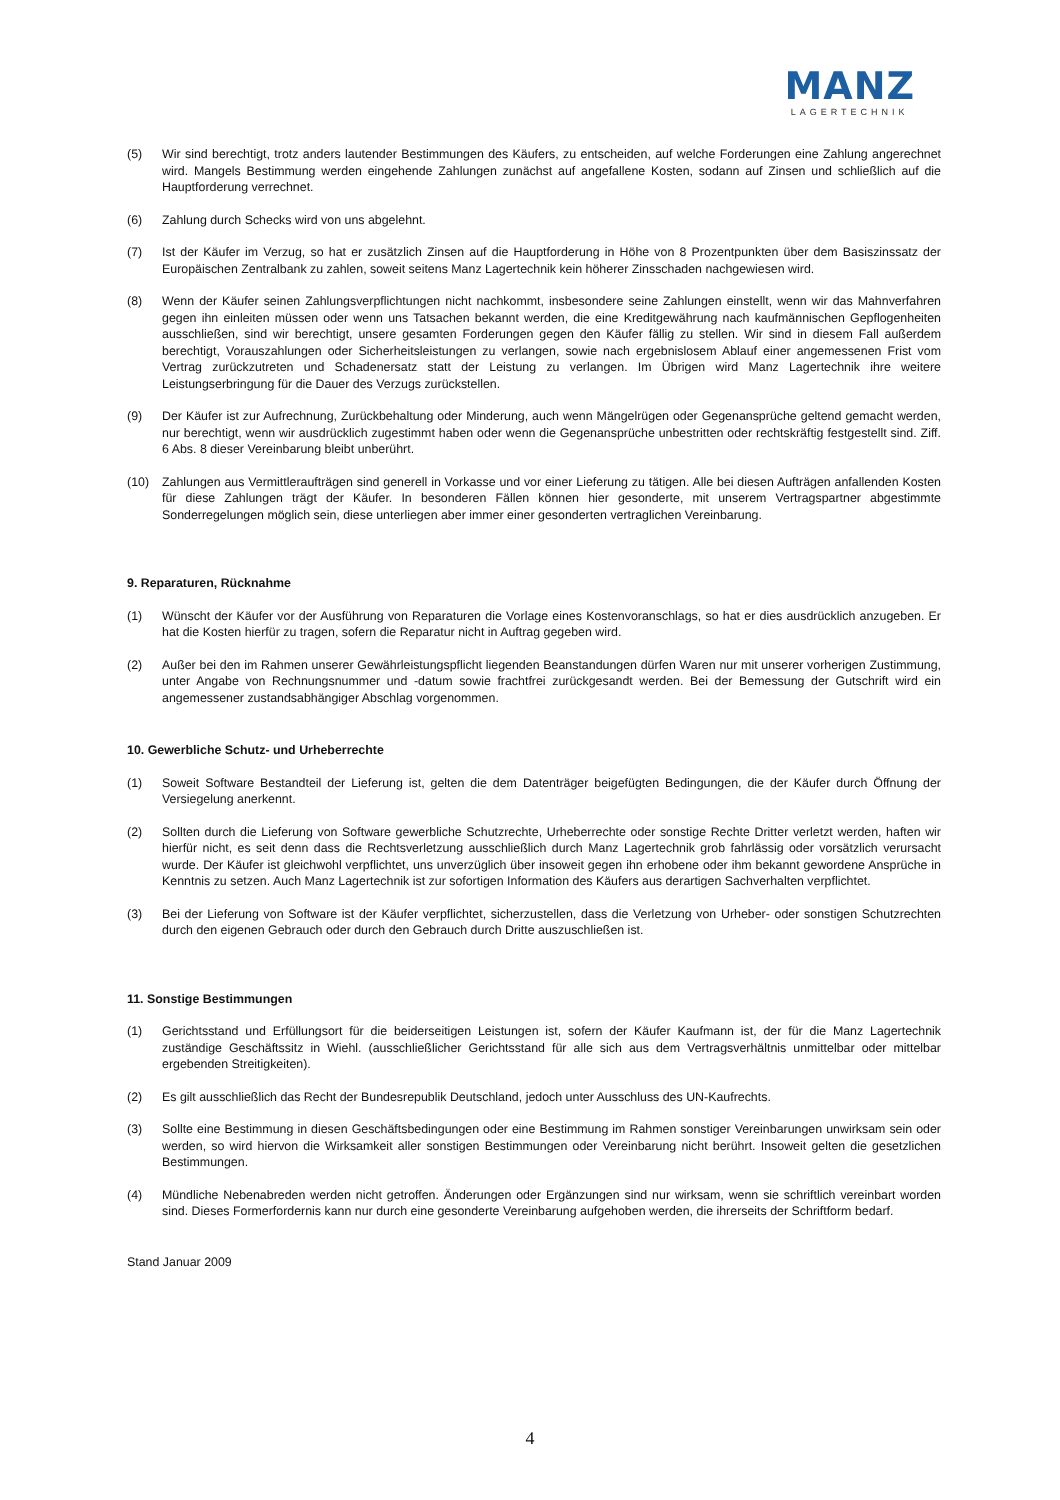MANZ
LAGERTECHNIK
(5) Wir sind berechtigt, trotz anders lautender Bestimmungen des Käufers, zu entscheiden, auf welche Forderungen eine Zahlung angerechnet wird. Mangels Bestimmung werden eingehende Zahlungen zunächst auf angefallene Kosten, sodann auf Zinsen und schließlich auf die Hauptforderung verrechnet.
(6) Zahlung durch Schecks wird von uns abgelehnt.
(7) Ist der Käufer im Verzug, so hat er zusätzlich Zinsen auf die Hauptforderung in Höhe von 8 Prozentpunkten über dem Basiszinssatz der Europäischen Zentralbank zu zahlen, soweit seitens Manz Lagertechnik kein höherer Zinsschaden nachgewiesen wird.
(8) Wenn der Käufer seinen Zahlungsverpflichtungen nicht nachkommt, insbesondere seine Zahlungen einstellt, wenn wir das Mahnverfahren gegen ihn einleiten müssen oder wenn uns Tatsachen bekannt werden, die eine Kreditgewährung nach kaufmännischen Gepflogenheiten ausschließen, sind wir berechtigt, unsere gesamten Forderungen gegen den Käufer fällig zu stellen. Wir sind in diesem Fall außerdem berechtigt, Vorauszahlungen oder Sicherheitsleistungen zu verlangen, sowie nach ergebnislosem Ablauf einer angemessenen Frist vom Vertrag zurückzutreten und Schadenersatz statt der Leistung zu verlangen. Im Übrigen wird Manz Lagertechnik ihre weitere Leistungserbringung für die Dauer des Verzugs zurückstellen.
(9) Der Käufer ist zur Aufrechnung, Zurückbehaltung oder Minderung, auch wenn Mängelrügen oder Gegenansprüche geltend gemacht werden, nur berechtigt, wenn wir ausdrücklich zugestimmt haben oder wenn die Gegenansprüche unbestritten oder rechtskräftig festgestellt sind. Ziff. 6 Abs. 8 dieser Vereinbarung bleibt unberührt.
(10) Zahlungen aus Vermittleraufträgen sind generell in Vorkasse und vor einer Lieferung zu tätigen. Alle bei diesen Aufträgen anfallenden Kosten für diese Zahlungen trägt der Käufer. In besonderen Fällen können hier gesonderte, mit unserem Vertragspartner abgestimmte Sonderregelungen möglich sein, diese unterliegen aber immer einer gesonderten vertraglichen Vereinbarung.
9. Reparaturen, Rücknahme
(1) Wünscht der Käufer vor der Ausführung von Reparaturen die Vorlage eines Kostenvoranschlags, so hat er dies ausdrücklich anzugeben. Er hat die Kosten hierfür zu tragen, sofern die Reparatur nicht in Auftrag gegeben wird.
(2) Außer bei den im Rahmen unserer Gewährleistungspflicht liegenden Beanstandungen dürfen Waren nur mit unserer vorherigen Zustimmung, unter Angabe von Rechnungsnummer und -datum sowie frachtfrei zurückgesandt werden. Bei der Bemessung der Gutschrift wird ein angemessener zustandsabhängiger Abschlag vorgenommen.
10. Gewerbliche Schutz- und Urheberrechte
(1) Soweit Software Bestandteil der Lieferung ist, gelten die dem Datenträger beigefügten Bedingungen, die der Käufer durch Öffnung der Versiegelung anerkennt.
(2) Sollten durch die Lieferung von Software gewerbliche Schutzrechte, Urheberrechte oder sonstige Rechte Dritter verletzt werden, haften wir hierfür nicht, es seit denn dass die Rechtsverletzung ausschließlich durch Manz Lagertechnik grob fahrlässig oder vorsätzlich verursacht wurde. Der Käufer ist gleichwohl verpflichtet, uns unverzüglich über insoweit gegen ihn erhobene oder ihm bekannt gewordene Ansprüche in Kenntnis zu setzen. Auch Manz Lagertechnik ist zur sofortigen Information des Käufers aus derartigen Sachverhalten verpflichtet.
(3) Bei der Lieferung von Software ist der Käufer verpflichtet, sicherzustellen, dass die Verletzung von Urheber- oder sonstigen Schutzrechten durch den eigenen Gebrauch oder durch den Gebrauch durch Dritte auszuschließen ist.
11. Sonstige Bestimmungen
(1) Gerichtsstand und Erfüllungsort für die beiderseitigen Leistungen ist, sofern der Käufer Kaufmann ist, der für die Manz Lagertechnik zuständige Geschäftssitz in Wiehl. (ausschließlicher Gerichtsstand für alle sich aus dem Vertragsverhältnis unmittelbar oder mittelbar ergebenden Streitigkeiten).
(2) Es gilt ausschließlich das Recht der Bundesrepublik Deutschland, jedoch unter Ausschluss des UN-Kaufrechts.
(3) Sollte eine Bestimmung in diesen Geschäftsbedingungen oder eine Bestimmung im Rahmen sonstiger Vereinbarungen unwirksam sein oder werden, so wird hiervon die Wirksamkeit aller sonstigen Bestimmungen oder Vereinbarung nicht berührt. Insoweit gelten die gesetzlichen Bestimmungen.
(4) Mündliche Nebenabreden werden nicht getroffen. Änderungen oder Ergänzungen sind nur wirksam, wenn sie schriftlich vereinbart worden sind. Dieses Formerfordernis kann nur durch eine gesonderte Vereinbarung aufgehoben werden, die ihrerseits der Schriftform bedarf.
Stand Januar 2009
4